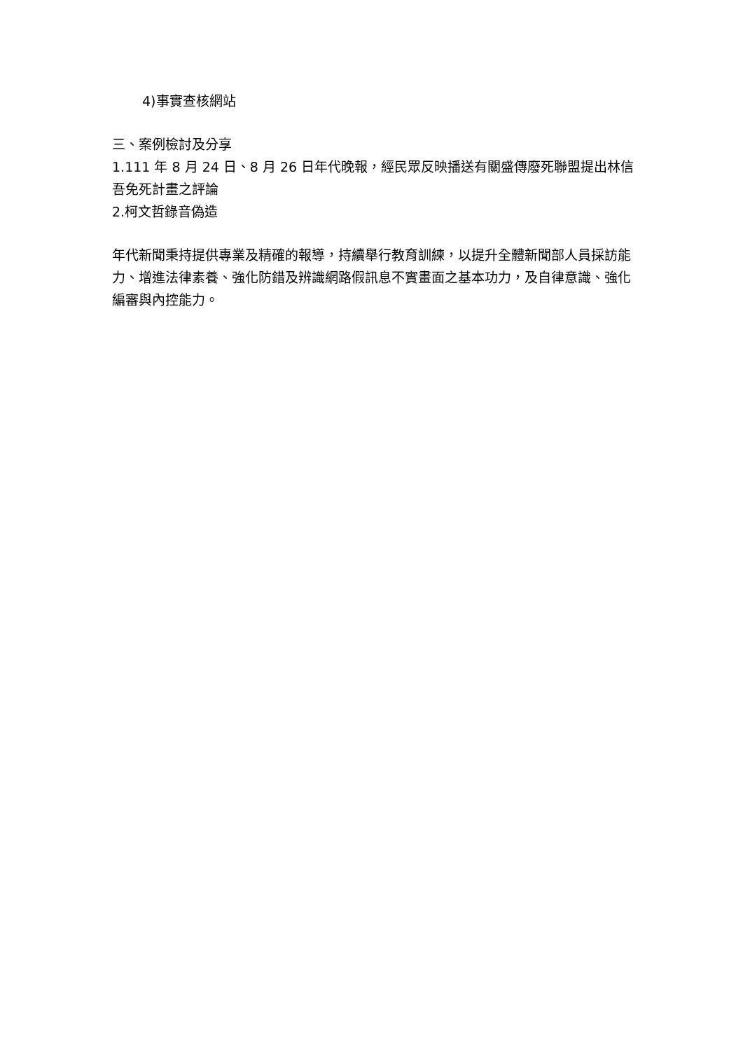4)事實查核網站
三、案例檢討及分享
1.111 年 8 月 24 日、8 月 26 日年代晚報，經民眾反映播送有關盛傳廢死聯盟提出林信吾免死計畫之評論
2.柯文哲錄音偽造
年代新聞秉持提供專業及精確的報導，持續舉行教育訓練，以提升全體新聞部人員採訪能力、增進法律素養、強化防錯及辨識網路假訊息不實畫面之基本功力，及自律意識、強化編審與內控能力。